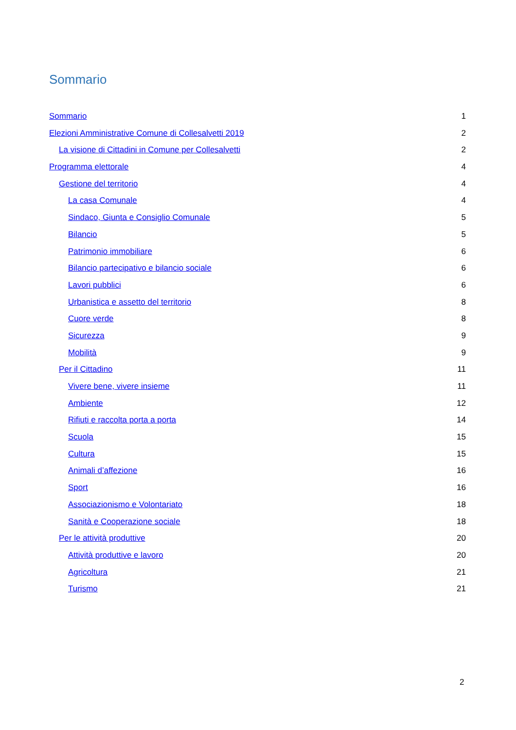Sommario
Sommario 1
Elezioni Amministrative Comune di Collesalvetti 2019 2
La visione di Cittadini in Comune per Collesalvetti 2
Programma elettorale 4
Gestione del territorio 4
La casa Comunale 4
Sindaco, Giunta e Consiglio Comunale 5
Bilancio 5
Patrimonio immobiliare 6
Bilancio partecipativo e bilancio sociale 6
Lavori pubblici 6
Urbanistica e assetto del territorio 8
Cuore verde 8
Sicurezza 9
Mobilità 9
Per il Cittadino 11
Vivere bene, vivere insieme 11
Ambiente 12
Rifiuti e raccolta porta a porta 14
Scuola 15
Cultura 15
Animali d’affezione 16
Sport 16
Associazionismo e Volontariato 18
Sanità e Cooperazione sociale 18
Per le attività produttive 20
Attività produttive e lavoro 20
Agricoltura 21
Turismo 21
2